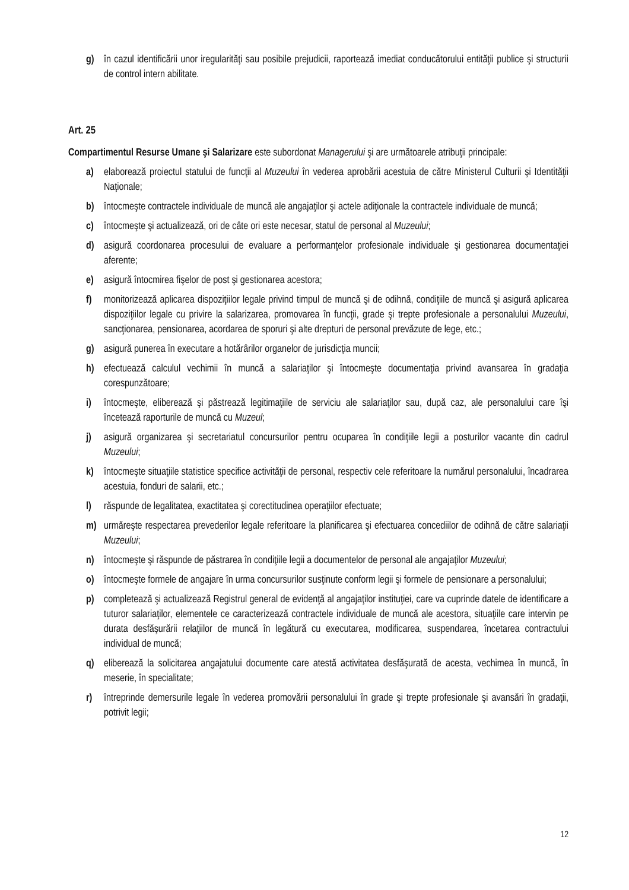g) în cazul identificării unor iregularităţi sau posibile prejudicii, raportează imediat conducătorului entităţii publice şi structurii de control intern abilitate.
Art. 25
Compartimentul Resurse Umane şi Salarizare este subordonat Managerului şi are următoarele atribuţii principale:
a) elaborează proiectul statului de funcţii al Muzeului în vederea aprobării acestuia de către Ministerul Culturii şi Identităţii Naţionale;
b) întocmeşte contractele individuale de muncă ale angajaţilor şi actele adiţionale la contractele individuale de muncă;
c) întocmeşte şi actualizează, ori de câte ori este necesar, statul de personal al Muzeului;
d) asigură coordonarea procesului de evaluare a performanţelor profesionale individuale şi gestionarea documentaţiei aferente;
e) asigură întocmirea fişelor de post şi gestionarea acestora;
f) monitorizează aplicarea dispoziţiilor legale privind timpul de muncă şi de odihnă, condiţiile de muncă şi asigură aplicarea dispoziţiilor legale cu privire la salarizarea, promovarea în funcţii, grade şi trepte profesionale a personalului Muzeului, sancţionarea, pensionarea, acordarea de sporuri şi alte drepturi de personal prevăzute de lege, etc.;
g) asigură punerea în executare a hotărârilor organelor de jurisdicţia muncii;
h) efectuează calculul vechimii în muncă a salariaţilor şi întocmeşte documentaţia privind avansarea în gradaţia corespunzătoare;
i) întocmeşte, eliberează şi păstrează legitimaţiile de serviciu ale salariaţilor sau, după caz, ale personalului care îşi încetează raporturile de muncă cu Muzeul;
j) asigură organizarea şi secretariatul concursurilor pentru ocuparea în condiţiile legii a posturilor vacante din cadrul Muzeului;
k) întocmeşte situaţiile statistice specifice activităţii de personal, respectiv cele referitoare la numărul personalului, încadrarea acestuia, fonduri de salarii, etc.;
l) răspunde de legalitatea, exactitatea şi corectitudinea operaţiilor efectuate;
m) urmăreşte respectarea prevederilor legale referitoare la planificarea şi efectuarea concediilor de odihnă de către salariaţii Muzeului;
n) întocmeşte şi răspunde de păstrarea în condiţiile legii a documentelor de personal ale angajaţilor Muzeului;
o) întocmeşte formele de angajare în urma concursurilor susţinute conform legii şi formele de pensionare a personalului;
p) completează şi actualizează Registrul general de evidenţă al angajaţilor instituţiei, care va cuprinde datele de identificare a tuturor salariaţilor, elementele ce caracterizează contractele individuale de muncă ale acestora, situaţiile care intervin pe durata desfăşurării relaţiilor de muncă în legătură cu executarea, modificarea, suspendarea, încetarea contractului individual de muncă;
q) eliberează la solicitarea angajatului documente care atestă activitatea desfăşurată de acesta, vechimea în muncă, în meserie, în specialitate;
r) întreprinde demersurile legale în vederea promovării personalului în grade şi trepte profesionale şi avansări în gradaţii, potrivit legii;
12